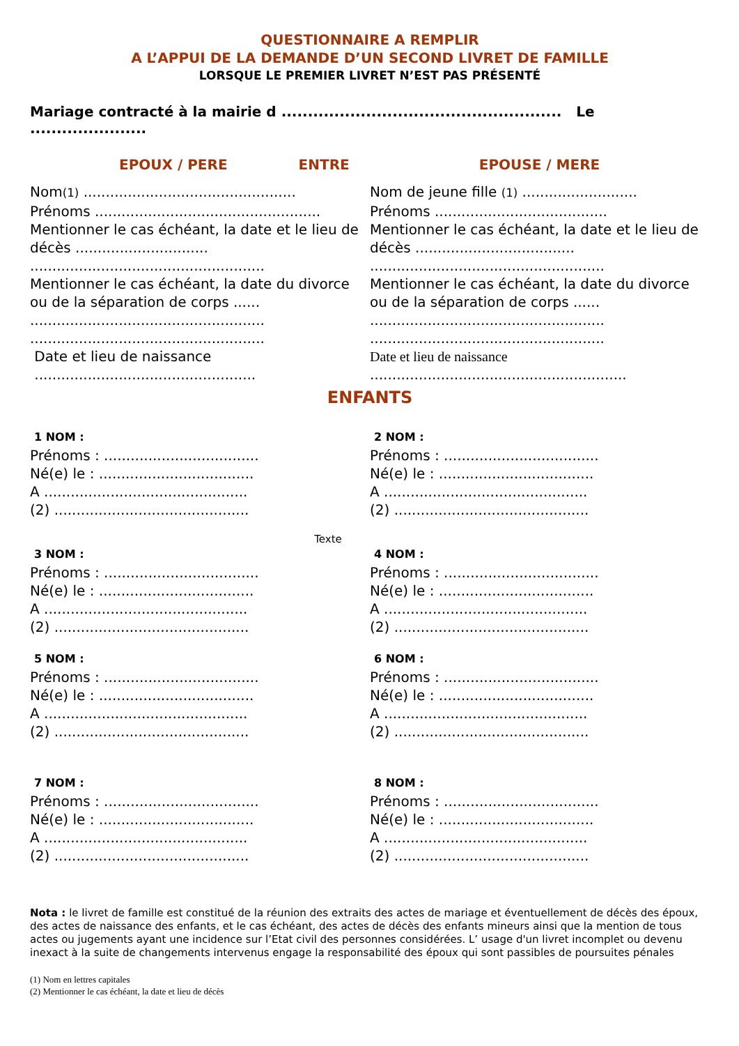QUESTIONNAIRE A REMPLIR
A L’APPUI DE LA DEMANDE D’UN SECOND LIVRET DE FAMILLE
LORSQUE LE PREMIER LIVRET N’EST PAS PRÉSENTÉ
Mariage contracté à la mairie d ..................................................... Le ......................
EPOUX / PERE ENTRE EPOUSE / MERE
Nom(1) ................................................
Prénoms ...................................................
Mentionner le cas échéant, la date et le lieu de décès ..............................
.....................................................
Mentionner le cas échéant, la date du divorce ou de la séparation de corps ......
.....................................................
.....................................................
Date et lieu de naissance
..................................................
Nom de jeune fille (1) ..........................
Prénoms .......................................
Mentionner le cas échéant, la date et le lieu de décès ....................................
.....................................................
Mentionner le cas échéant, la date du divorce ou de la séparation de corps ......
.....................................................
.....................................................
Date et lieu de naissance
..........................................................
ENFANTS
1 NOM :
Prénoms : ...................................
Né(e) le : ...................................
A ..............................................
(2) ............................................
2 NOM :
Prénoms : ...................................
Né(e) le : ...................................
A ..............................................
(2) ............................................
Texte
3 NOM :
Prénoms : ...................................
Né(e) le : ...................................
A ..............................................
(2) ............................................
4 NOM :
Prénoms : ...................................
Né(e) le : ...................................
A ..............................................
(2) ............................................
5 NOM :
Prénoms : ...................................
Né(e) le : ...................................
A ..............................................
(2) ............................................
6 NOM :
Prénoms : ...................................
Né(e) le : ...................................
A ..............................................
(2) ............................................
7 NOM :
Prénoms : ...................................
Né(e) le : ...................................
A ..............................................
(2) ............................................
8 NOM :
Prénoms : ...................................
Né(e) le : ...................................
A ..............................................
(2) ............................................
Nota : le livret de famille est constitué de la réunion des extraits des actes de mariage et éventuellement de décès des époux, des actes de naissance des enfants, et le cas échéant, des actes de décès des enfants mineurs ainsi que la mention de tous actes ou jugements ayant une incidence sur l’Etat civil des personnes considérées. L’ usage d'un livret incomplet ou devenu inexact à la suite de changements intervenus engage la responsabilité des époux qui sont passibles de poursuites pénales
(1) Nom en lettres capitales
(2) Mentionner le cas échéant, la date et lieu de décès